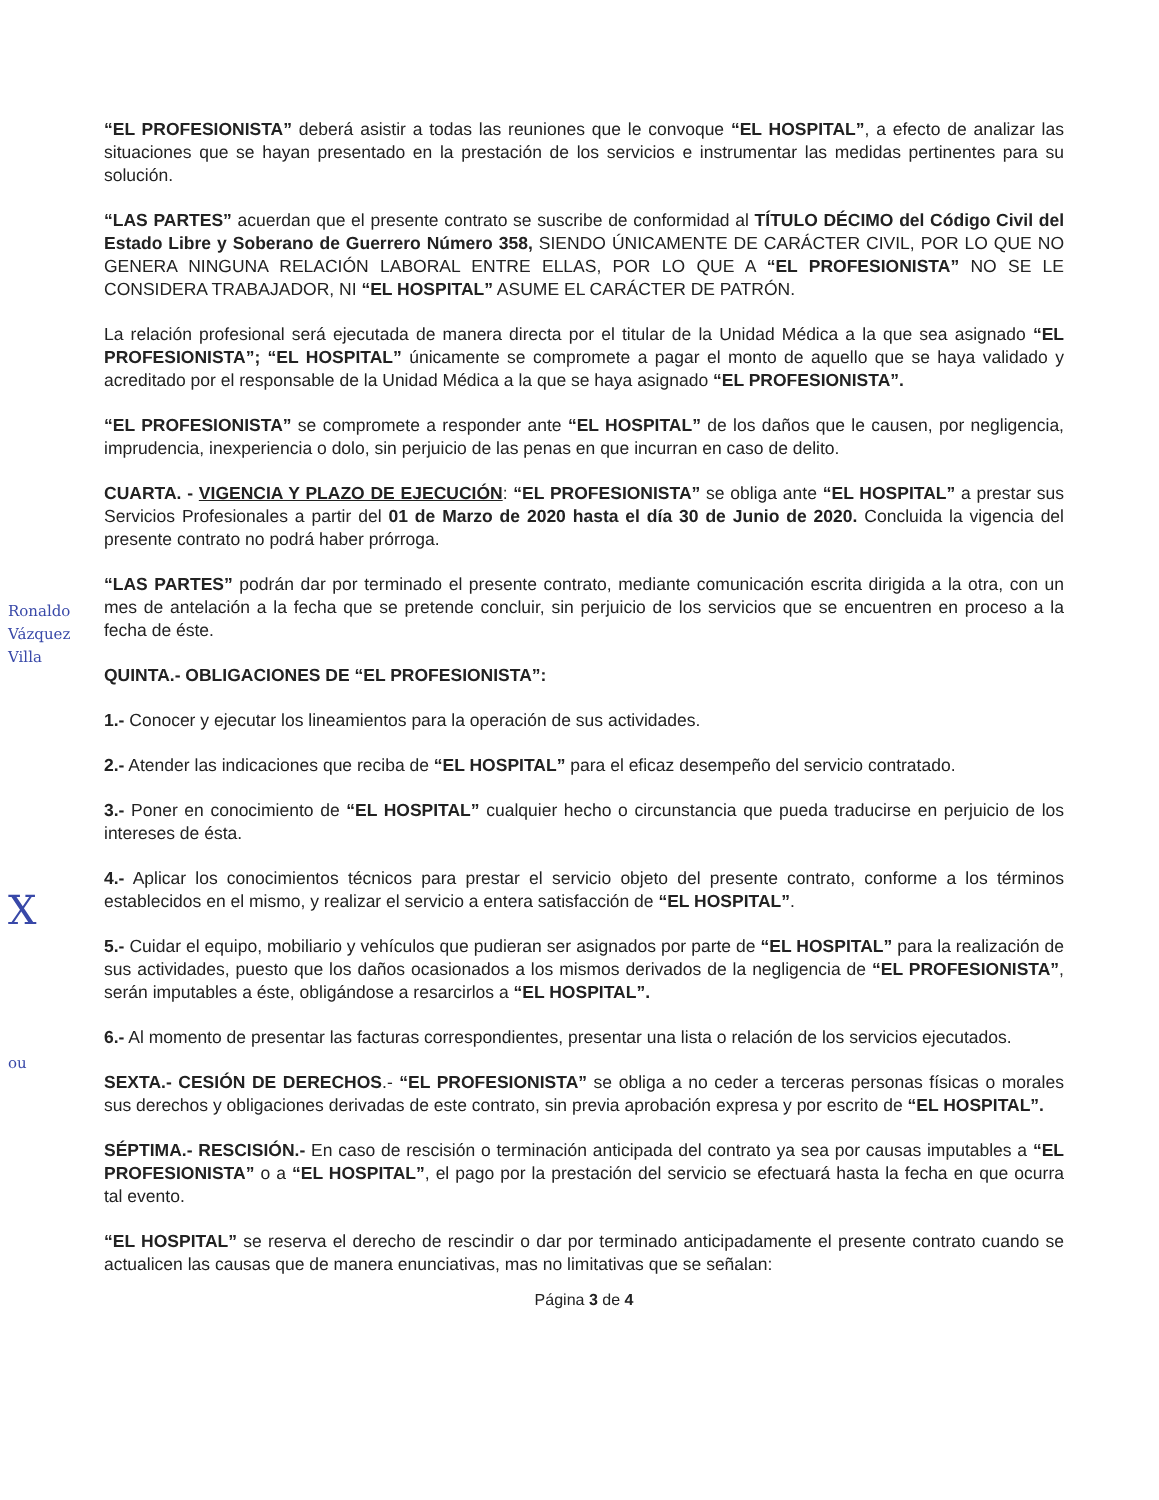Ronaldo Vázquez Villa
X
ou
“EL PROFESIONISTA” deberá asistir a todas las reuniones que le convoque “EL HOSPITAL”, a efecto de analizar las situaciones que se hayan presentado en la prestación de los servicios e instrumentar las medidas pertinentes para su solución.
“LAS PARTES” acuerdan que el presente contrato se suscribe de conformidad al TÍTULO DÉCIMO del Código Civil del Estado Libre y Soberano de Guerrero Número 358, SIENDO ÚNICAMENTE DE CARÁCTER CIVIL, POR LO QUE NO GENERA NINGUNA RELACIÓN LABORAL ENTRE ELLAS, POR LO QUE A “EL PROFESIONISTA” NO SE LE CONSIDERA TRABAJADOR, NI “EL HOSPITAL” ASUME EL CARÁCTER DE PATRÓN.
La relación profesional será ejecutada de manera directa por el titular de la Unidad Médica a la que sea asignado “EL PROFESIONISTA”; “EL HOSPITAL” únicamente se compromete a pagar el monto de aquello que se haya validado y acreditado por el responsable de la Unidad Médica a la que se haya asignado “EL PROFESIONISTA”.
“EL PROFESIONISTA” se compromete a responder ante “EL HOSPITAL” de los daños que le causen, por negligencia, imprudencia, inexperiencia o dolo, sin perjuicio de las penas en que incurran en caso de delito.
CUARTA. - VIGENCIA Y PLAZO DE EJECUCIÓN: “EL PROFESIONISTA” se obliga ante “EL HOSPITAL” a prestar sus Servicios Profesionales a partir del 01 de Marzo de 2020 hasta el día 30 de Junio de 2020. Concluida la vigencia del presente contrato no podrá haber prórroga.
“LAS PARTES” podrán dar por terminado el presente contrato, mediante comunicación escrita dirigida a la otra, con un mes de antelación a la fecha que se pretende concluir, sin perjuicio de los servicios que se encuentren en proceso a la fecha de éste.
QUINTA.- OBLIGACIONES DE “EL PROFESIONISTA”:
1.- Conocer y ejecutar los lineamientos para la operación de sus actividades.
2.- Atender las indicaciones que reciba de “EL HOSPITAL” para el eficaz desempeño del servicio contratado.
3.- Poner en conocimiento de “EL HOSPITAL” cualquier hecho o circunstancia que pueda traducirse en perjuicio de los intereses de ésta.
4.- Aplicar los conocimientos técnicos para prestar el servicio objeto del presente contrato, conforme a los términos establecidos en el mismo, y realizar el servicio a entera satisfacción de “EL HOSPITAL”.
5.- Cuidar el equipo, mobiliario y vehículos que pudieran ser asignados por parte de “EL HOSPITAL” para la realización de sus actividades, puesto que los daños ocasionados a los mismos derivados de la negligencia de “EL PROFESIONISTA”, serán imputables a éste, obligándose a resarcirlos a “EL HOSPITAL”.
6.- Al momento de presentar las facturas correspondientes, presentar una lista o relación de los servicios ejecutados.
SEXTA.- CESIÓN DE DERECHOS.- “EL PROFESIONISTA” se obliga a no ceder a terceras personas físicas o morales sus derechos y obligaciones derivadas de este contrato, sin previa aprobación expresa y por escrito de “EL HOSPITAL”.
SÉPTIMA.- RESCISIÓN.- En caso de rescisión o terminación anticipada del contrato ya sea por causas imputables a “EL PROFESIONISTA” o a “EL HOSPITAL”, el pago por la prestación del servicio se efectuará hasta la fecha en que ocurra tal evento.
“EL HOSPITAL” se reserva el derecho de rescindir o dar por terminado anticipadamente el presente contrato cuando se actualicen las causas que de manera enunciativas, mas no limitativas que se señalan:
Página 3 de 4